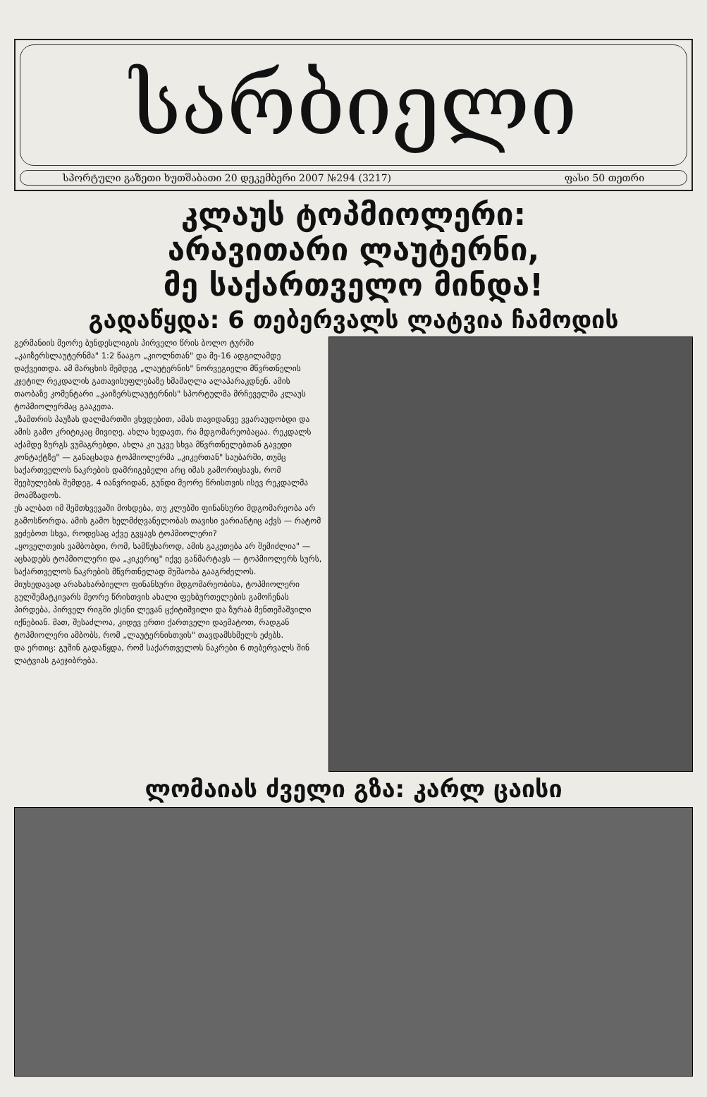სარბიელი
სპორტული გაზეთი ხუთშაბათი 20 დეკემბერი 2007 №294 (3217) ფასი 50 თეთრი
კლაუს ტოპმიოლერი:
არავითარი ლაუტერნი,
მე საქართველო მინდა!
გადაწყდა: 6 თებერვალს ლატვია ჩამოდის
გერმანიის მეორე ბუნდესლიგის პირველი წრის ბოლო ტურში „კაიზერსლაუტერნმა" 1:2 წააგო „კიოლნთან" და მე-16 ადგილამდე დაქვეითდა. ამ მარცხის შემდეგ „ლაუტერნის" ნორვეგიელი მწვრთნელის კჯეტილ რეკდალის გათავისუფლებაზე ხმამაღლა ალაპარაკდნენ. ამის თაობაზე კომენტარი „კაიზერსლაუტერნის" სპორტულმა მრჩეველმა კლაუს ტოპმიოლერმაც გააკეთა.
„ზამთრის პაუზას დალმართში ვხვდებით, ამას თავიდანვე ვვარაუდობდი და ამის გამო კრიტიკაც მივიღე. ახლა ხედავთ, რა მდგომარეობაცაა. რეკდალს აქამდე ზურგს ვუმაგრებდი, ახლა კი უკვე სხვა მწვრთნელებთან გავედი კონტაქტზე" — განაცხადა ტოპმიოლერმა „კიკერთან" საუბარში, თუმც საქართველოს ნაკრების დამრიგებელი არც იმას გამორიცხავს, რომ შეებულების შემდეგ, 4 იანვრიდან, გუნდი მეორე წრისთვის ისევ რეკდალმა მოამზადოს.
ეს ალბათ იმ შემთხვევაში მოხდება, თუ კლუბში ფინანსური მდგომარეობა არ გამოსწორდა. ამის გამო ხელმძღვანელობას თავისი ვარიანტიც აქვს — რატომ ვეძებოთ სხვა, როდესაც აქვე გვყავს ტოპმიოლერი?
„ყოველთვის ვამბობდი, რომ, სამწუხაროდ, ამის გაკეთება არ შემიძლია" — აცხადებს ტოპმიოლერი და „კიკერიც" იქვე განმარტავს — ტოპმიოლერს სურს, საქართველოს ნაკრების მწვრთნელად მუშაობა გააგრძელოს.
მიუხედავად არასახარბიელო ფინანსური მდგომარეობისა, ტოპმიოლერი გულშემატკივარს მეორე წრისთვის ახალი ფეხბურთელების გამოჩენას პირდება, პირველ რიგში ესენი ლევან ცქიტიშვილი და ზურაბ მენთეშაშვილი იქნებიან. მათ, შესაძლოა, კიდევ ერთი ქართველი დაემატოთ, რადგან ტოპმიოლერი ამბობს, რომ „ლაუტერნისთვის" თავდამსხმელს ეძებს.
და ერთიც: გუშინ გადაწყდა, რომ საქართველოს ნაკრები 6 თებერვალს შინ ლატვიას გაეჯიბრება.
ლომაიას ძველი გზა: კარლ ცაისი